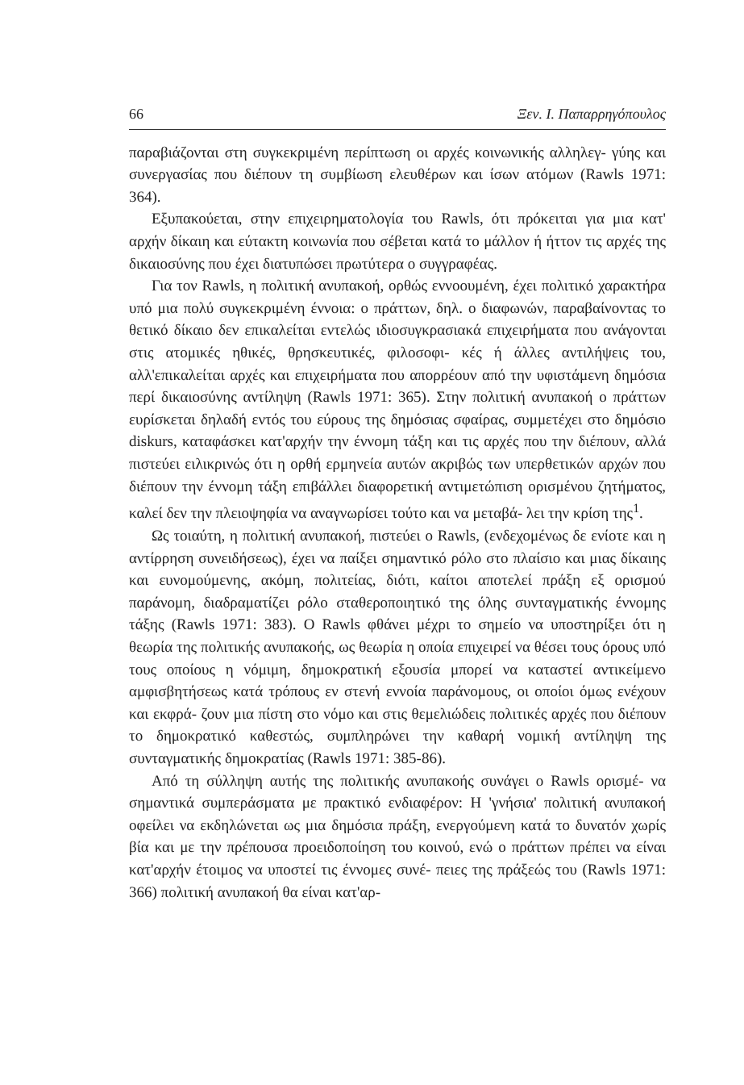66 Ξεν. Ι. Παπαρρηγόπουλος
παραβιάζονται στη συγκεκριμένη περίπτωση οι αρχές κοινωνικής αλληλεγ- γύης και συνεργασίας που διέπουν τη συμβίωση ελευθέρων και ίσων ατόμων (Rawls 1971: 364).
Εξυπακούεται, στην επιχειρηματολογία του Rawls, ότι πρόκειται για μια κατ' αρχήν δίκαιη και εύτακτη κοινωνία που σέβεται κατά το μάλλον ή ήττον τις αρχές της δικαιοσύνης που έχει διατυπώσει πρωτύτερα ο συγγραφέας.
Για τον Rawls, η πολιτική ανυπακοή, ορθώς εννοουμένη, έχει πολιτικό χαρακτήρα υπό μια πολύ συγκεκριμένη έννοια: ο πράττων, δηλ. ο διαφωνών, παραβαίνοντας το θετικό δίκαιο δεν επικαλείται εντελώς ιδιοσυγκρασιακά επιχειρήματα που ανάγονται στις ατομικές ηθικές, θρησκευτικές, φιλοσοφι- κές ή άλλες αντιλήψεις του, αλλ'επικαλείται αρχές και επιχειρήματα που απορρέουν από την υφιστάμενη δημόσια περί δικαιοσύνης αντίληψη (Rawls 1971: 365). Στην πολιτική ανυπακοή ο πράττων ευρίσκεται δηλαδή εντός του εύρους της δημόσιας σφαίρας, συμμετέχει στο δημόσιο diskurs, καταφάσκει κατ'αρχήν την έννομη τάξη και τις αρχές που την διέπουν, αλλά πιστεύει ειλικρινώς ότι η ορθή ερμηνεία αυτών ακριβώς των υπερθετικών αρχών που διέπουν την έννομη τάξη επιβάλλει διαφορετική αντιμετώπιση ορισμένου ζητήματος, καλεί δεν την πλειοψηφία να αναγνωρίσει τούτο και να μεταβά- λει την κρίση της<sup>1</sup>.
Ως τοιαύτη, η πολιτική ανυπακοή, πιστεύει ο Rawls, (ενδεχομένως δε ενίοτε και η αντίρρηση συνειδήσεως), έχει να παίξει σημαντικό ρόλο στο πλαίσιο και μιας δίκαιης και ευνομούμενης, ακόμη, πολιτείας, διότι, καίτοι αποτελεί πράξη εξ ορισμού παράνομη, διαδραματίζει ρόλο σταθεροποιητικό της όλης συνταγματικής έννομης τάξης (Rawls 1971: 383). Ο Rawls φθάνει μέχρι το σημείο να υποστηρίξει ότι η θεωρία της πολιτικής ανυπακοής, ως θεωρία η οποία επιχειρεί να θέσει τους όρους υπό τους οποίους η νόμιμη, δημοκρατική εξουσία μπορεί να καταστεί αντικείμενο αμφισβητήσεως κατά τρόπους εν στενή εννοία παράνομους, οι οποίοι όμως ενέχουν και εκφρά- ζουν μια πίστη στο νόμο και στις θεμελιώδεις πολιτικές αρχές που διέπουν το δημοκρατικό καθεστώς, συμπληρώνει την καθαρή νομική αντίληψη της συνταγματικής δημοκρατίας (Rawls 1971: 385-86).
Από τη σύλληψη αυτής της πολιτικής ανυπακοής συνάγει ο Rawls ορισμέ- να σημαντικά συμπεράσματα με πρακτικό ενδιαφέρον: Η 'γνήσια' πολιτική ανυπακοή οφείλει να εκδηλώνεται ως μια δημόσια πράξη, ενεργούμενη κατά το δυνατόν χωρίς βία και με την πρέπουσα προειδοποίηση του κοινού, ενώ ο πράττων πρέπει να είναι κατ'αρχήν έτοιμος να υποστεί τις έννομες συνέ- πειες της πράξεώς του (Rawls 1971: 366) πολιτική ανυπακοή θα είναι κατ'αρ-